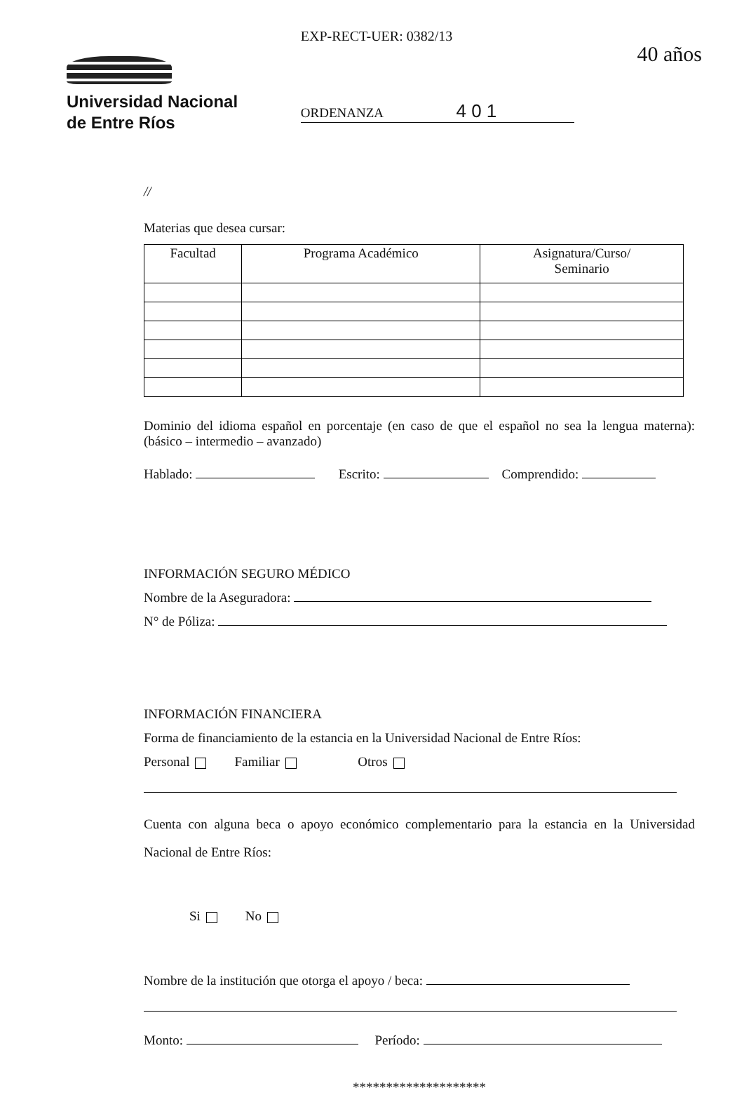Universidad Nacional
de Entre Ríos
EXP-RECT-UER: 0382/13
ORDENANZA 4 0 1
40 años
//
Materias que desea cursar:
| Facultad | Programa Académico | Asignatura/Curso/ Seminario |
| --- | --- | --- |
Dominio del idioma español en porcentaje (en caso de que el español no sea la lengua materna): (básico – intermedio – avanzado)
Hablado: Escrito: Comprendido:
INFORMACIÓN SEGURO MÉDICO
Nombre de la Aseguradora:
N° de Póliza:
INFORMACIÓN FINANCIERA
Forma de financiamiento de la estancia en la Universidad Nacional de Entre Ríos:
Personal Familiar Otros
Cuenta con alguna beca o apoyo económico complementario para la estancia en la Universidad Nacional de Entre Ríos:
Si No
Nombre de la institución que otorga el apoyo / beca:
Monto: Período:
********************